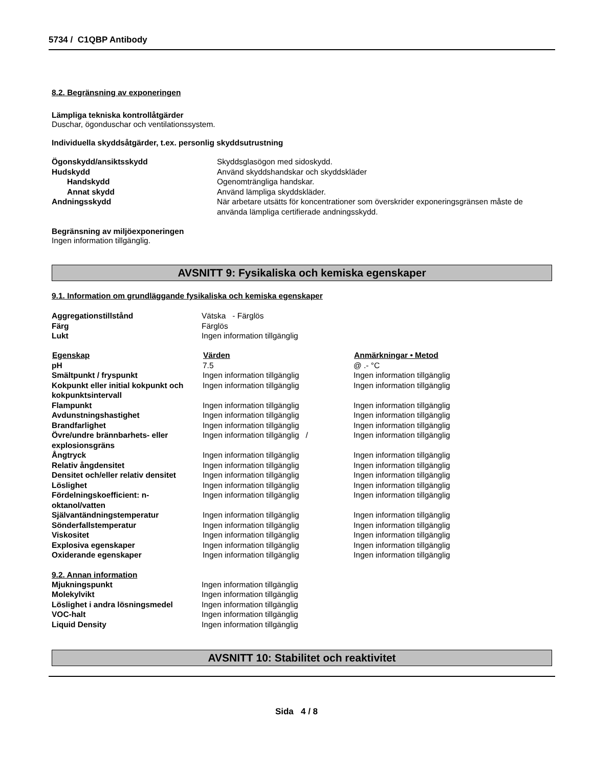5734 / C1QBP Antibody
8.2. Begränsning av exponeringen
Lämpliga tekniska kontrollåtgärder
Duschar, ögonduschar och ventilationssystem.
Individuella skyddsåtgärder, t.ex. personlig skyddsutrustning
| Ögonskydd/ansiktsskydd | Skyddsglasögon med sidoskydd. |
| Hudskydd | Använd skyddshandskar och skyddskläder |
| Handskydd | Ogenomträngliga handskar. |
| Annat skydd | Använd lämpliga skyddskläder. |
| Andningsskydd | När arbetare utsätts för koncentrationer som överskrider exponeringsgränsen måste de använda lämpliga certifierade andningsskydd. |
Begränsning av miljöexponeringen
Ingen information tillgänglig.
AVSNITT 9: Fysikaliska och kemiska egenskaper
9.1. Information om grundläggande fysikaliska och kemiska egenskaper
| Aggregationstillstånd | Vätska - Färglös |
| Färg | Färglös |
| Lukt | Ingen information tillgänglig |
| Egenskap | Värden | Anmärkningar • Metod |
| --- | --- | --- |
| pH | 7.5 | @ .- °C |
| Smältpunkt / fryspunkt | Ingen information tillgänglig | Ingen information tillgänglig |
| Kokpunkt eller initial kokpunkt och kokpunktsintervall | Ingen information tillgänglig | Ingen information tillgänglig |
| Flampunkt | Ingen information tillgänglig | Ingen information tillgänglig |
| Avdunstningshastighet | Ingen information tillgänglig | Ingen information tillgänglig |
| Brandfarlighet | Ingen information tillgänglig | Ingen information tillgänglig |
| Övre/undre brännbarhets- eller explosionsgräns | Ingen information tillgänglig / | Ingen information tillgänglig |
| Ångtryck | Ingen information tillgänglig | Ingen information tillgänglig |
| Relativ ångdensitet | Ingen information tillgänglig | Ingen information tillgänglig |
| Densitet och/eller relativ densitet | Ingen information tillgänglig | Ingen information tillgänglig |
| Löslighet | Ingen information tillgänglig | Ingen information tillgänglig |
| Fördelningskoefficient: n-oktanol/vatten | Ingen information tillgänglig | Ingen information tillgänglig |
| Självantändningstemperatur | Ingen information tillgänglig | Ingen information tillgänglig |
| Sönderfallstemperatur | Ingen information tillgänglig | Ingen information tillgänglig |
| Viskositet | Ingen information tillgänglig | Ingen information tillgänglig |
| Explosiva egenskaper | Ingen information tillgänglig | Ingen information tillgänglig |
| Oxiderande egenskaper | Ingen information tillgänglig | Ingen information tillgänglig |
9.2. Annan information
| Mjukningspunkt | Ingen information tillgänglig |
| Molekylvikt | Ingen information tillgänglig |
| Löslighet i andra lösningsmedel | Ingen information tillgänglig |
| VOC-halt | Ingen information tillgänglig |
| Liquid Density | Ingen information tillgänglig |
AVSNITT 10: Stabilitet och reaktivitet
Sida 4 / 8